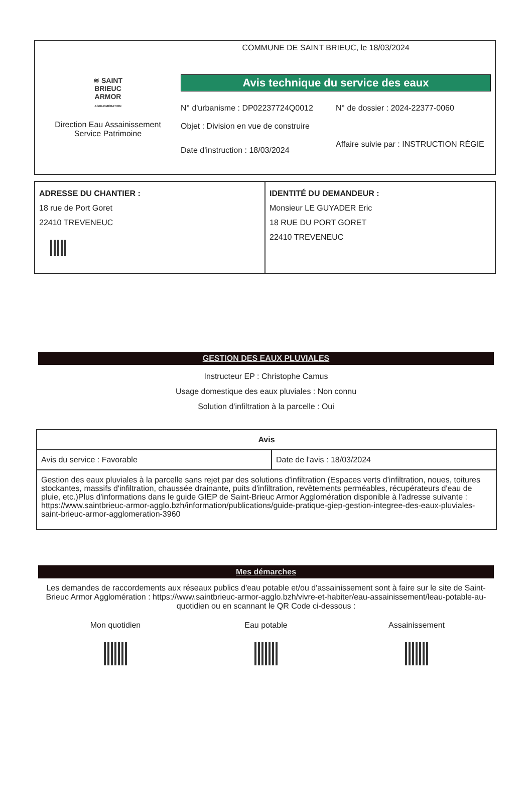≋ SAINT
BRIEUC
ARMOR
AGGLOMÉRATION
Direction Eau Assainissement
Service Patrimoine
COMMUNE DE SAINT BRIEUC, le 18/03/2024
Avis technique du service des eaux
N° d'urbanisme : DP02237724Q0012
N° de dossier : 2024-22377-0060
Objet : Division en vue de construire
Date d'instruction : 18/03/2024
Affaire suivie par : INSTRUCTION RÉGIE
ADRESSE DU CHANTIER :
18 rue de Port Goret
22410 TREVENEUC
IDENTITÉ DU DEMANDEUR :
Monsieur LE GUYADER Eric
18 RUE DU PORT GORET
22410 TREVENEUC
GESTION DES EAUX PLUVIALES
Instructeur EP : Christophe Camus
Usage domestique des eaux pluviales : Non connu
Solution d'infiltration à la parcelle : Oui
| Avis | |
| --- | --- |
| Avis du service : Favorable | Date de l'avis : 18/03/2024 |
| Gestion des eaux pluviales à la parcelle sans rejet par des solutions d'infiltration (Espaces verts d'infiltration, noues, toitures stockantes, massifs d'infiltration, chaussée drainante, puits d'infiltration, revêtements perméables, récupérateurs d'eau de pluie, etc.)Plus d'informations dans le guide GIEP de Saint-Brieuc Armor Agglomération disponible à l'adresse suivante : https://www.saintbrieuc-armor-agglo.bzh/information/publications/guide-pratique-giep-gestion-integree-des-eaux-pluviales-saint-brieuc-armor-agglomeration-3960 | |
Mes démarches
Les demandes de raccordements aux réseaux publics d'eau potable et/ou d'assainissement sont à faire sur le site de Saint-Brieuc Armor Agglomération : https://www.saintbrieuc-armor-agglo.bzh/vivre-et-habiter/eau-assainissement/leau-potable-au-quotidien ou en scannant le QR Code ci-dessous :
Mon quotidien Eau potable Assainissement